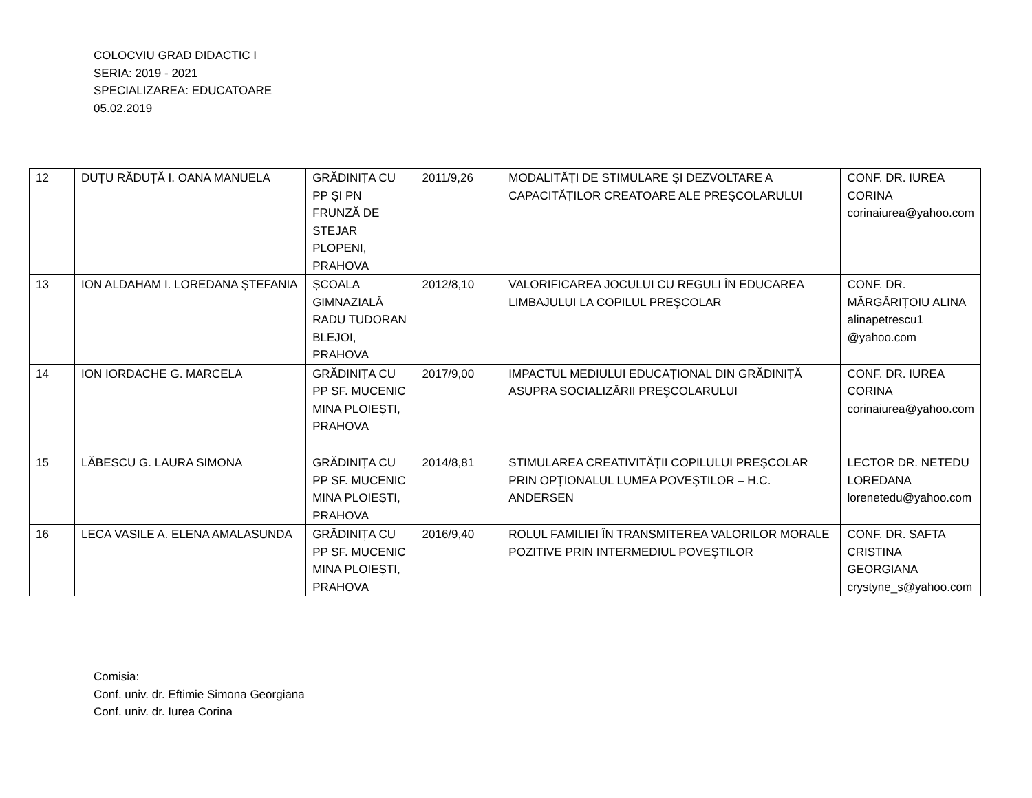COLOCVIU GRAD DIDACTIC I
SERIA: 2019 - 2021
SPECIALIZAREA: EDUCATOARE
05.02.2019
| 12 | DUȚU RĂDUȚĂ I. OANA MANUELA | GRĂDINIȚA CU PP ȘI PN FRUNZĂ DE STEJAR PLOPENI, PRAHOVA | 2011/9,26 | MODALITĂȚI DE STIMULARE ŞI DEZVOLTARE A CAPACITĂȚILOR CREATOARE ALE PREŞCOLARULUI | CONF. DR. IUREA CORINA corinaiurea@yahoo.com |
| 13 | ION ALDAHAM I. LOREDANA ȘTEFANIA | ȘCOALA GIMNAZIALĂ RADU TUDORAN BLEJOI, PRAHOVA | 2012/8,10 | VALORIFICAREA JOCULUI CU REGULI ÎN EDUCAREA LIMBAJULUI LA COPILUL PREŞCOLAR | CONF. DR. MĂRGĂRIȚOIU ALINA alinapetrescu1 @yahoo.com |
| 14 | ION IORDACHE G. MARCELA | GRĂDINIȚA CU PP SF. MUCENIC MINA PLOIEȘTI, PRAHOVA | 2017/9,00 | IMPACTUL MEDIULUI EDUCAȚIONAL DIN GRĂDINIȚĂ ASUPRA SOCIALIZĂRII PREŞCOLARULUI | CONF. DR. IUREA CORINA corinaiurea@yahoo.com |
| 15 | LĂBESCU G. LAURA SIMONA | GRĂDINIȚA CU PP SF. MUCENIC MINA PLOIEȘTI, PRAHOVA | 2014/8,81 | STIMULAREA CREATIVITĂȚII COPILULUI PREŞCOLAR PRIN OPȚIONALUL LUMEA POVEŞTILOR – H.C. ANDERSEN | LECTOR DR. NETEDU LOREDANA lorenetedu@yahoo.com |
| 16 | LECA VASILE A. ELENA AMALASUNDA | GRĂDINIȚA CU PP SF. MUCENIC MINA PLOIEȘTI, PRAHOVA | 2016/9,40 | ROLUL FAMILIEI ÎN TRANSMITEREA VALORILOR MORALE POZITIVE PRIN INTERMEDIUL POVEŞTILOR | CONF. DR. SAFTA CRISTINA GEORGIANA crystyne_s@yahoo.com |
Comisia:
Conf. univ. dr. Eftimie Simona Georgiana
Conf. univ. dr. Iurea Corina